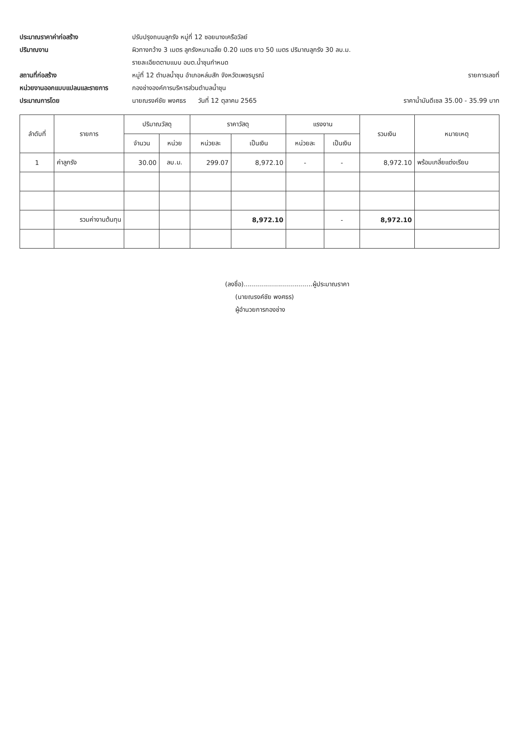ประมาณราคาค่าก่อสร้าง ปรับปรุงถนนลูกรัง หมู่ที่ 12 ซอยนางเครือวัลย์
ปริมาณงาน ผิวทางกว้าง 3 เมตร ลูกรังหนาเฉลี่ย 0.20 เมตร ยาว 50 เมตร ปริมาณลูกรัง 30 ลบ.ม.
รายละเอียดตามแบบ อบต.น้ำชุนกำหนด
สถานที่ก่อสร้าง หมู่ที่ 12 ตำบลน้ำชุน อำเภอหล่มสัก จังหวัดเพชรบูรณ์
รายการเลขที่
หน่วยงานออกแบบแปลนและรายการ กองช่างองค์การบริหารส่วนตำบลน้ำชุน
ประมาณการโดย นายณรงค์ชัย พงศธร วันที่ 12 ตุลาคม 2565
ราคาน้ำมันดีเซล 35.00 - 35.99 บาท
| ลำดับที่ | รายการ | ปริมาณวัสดุ | | ราคาวัสดุ | | แรงงาน | | รวมเงิน | หมายเหตุ |
| --- | --- | --- | --- | --- | --- | --- | --- | --- | --- |
| | | จำนวน | หน่วย | หน่วยละ | เป็นเงิน | หน่วยละ | เป็นเงิน | | |
| 1 | ค่าลูกรัง | 30.00 | ลบ.ม. | 299.07 | 8,972.10 | - | - | 8,972.10 | พร้อมเกลี่ยแต่งเรียบ |
| | รวมค่างานต้นทุน | | | | 8,972.10 | | - | 8,972.10 | |
(ลงชื่อ)..................................ผู้ประมาณราคา
(นายณรงค์ชัย พงศธร)
ผู้อำนวยการกองช่าง